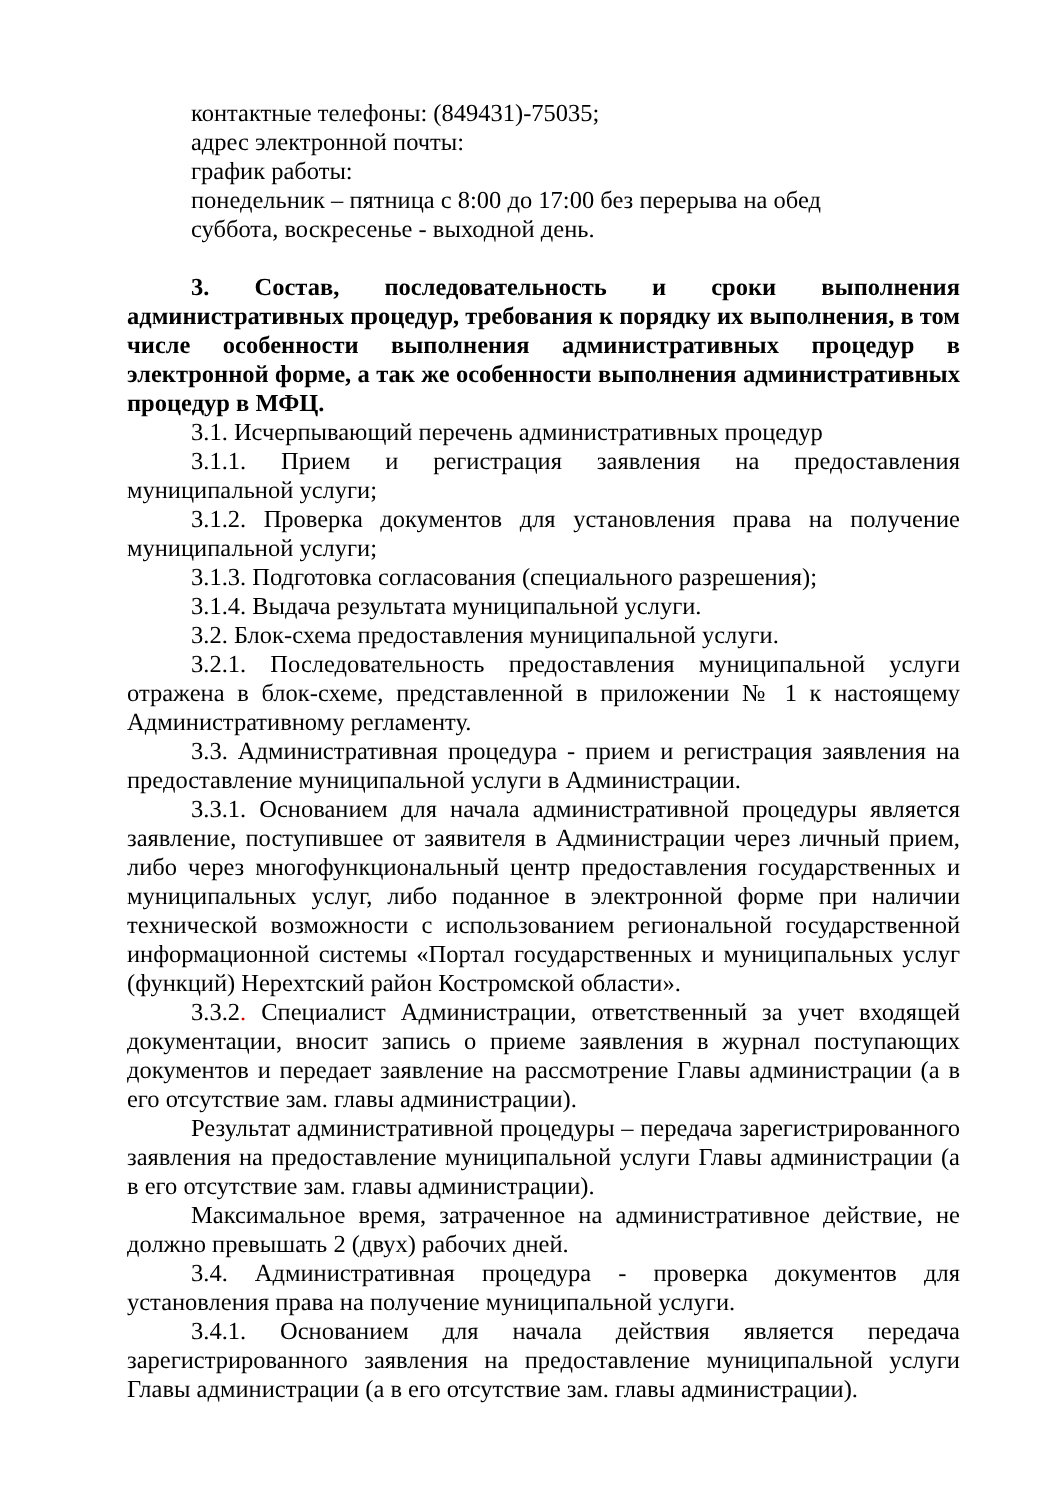контактные телефоны: (849431)-75035;
адрес электронной почты:
график работы:
понедельник – пятница с 8:00 до 17:00 без перерыва на обед
суббота, воскресенье - выходной день.
3. Состав, последовательность и сроки выполнения административных процедур, требования к порядку их выполнения, в том числе особенности выполнения административных процедур в электронной форме, а так же особенности выполнения административных процедур в МФЦ.
3.1. Исчерпывающий перечень административных процедур
3.1.1. Прием и регистрация заявления на предоставления муниципальной услуги;
3.1.2. Проверка документов для установления права на получение муниципальной услуги;
3.1.3. Подготовка согласования (специального разрешения);
3.1.4. Выдача результата муниципальной услуги.
3.2. Блок-схема предоставления муниципальной услуги.
3.2.1. Последовательность предоставления муниципальной услуги отражена в блок-схеме, представленной в приложении № 1 к настоящему Административному регламенту.
3.3. Административная процедура - прием и регистрация заявления на предоставление муниципальной услуги в Администрации.
3.3.1. Основанием для начала административной процедуры является заявление, поступившее от заявителя в Администрации через личный прием, либо через многофункциональный центр предоставления государственных и муниципальных услуг, либо поданное в электронной форме при наличии технической возможности с использованием региональной государственной информационной системы «Портал государственных и муниципальных услуг (функций) Нерехтский район Костромской области».
3.3.2. Специалист Администрации, ответственный за учет входящей документации, вносит запись о приеме заявления в журнал поступающих документов и передает заявление на рассмотрение Главы администрации (а в его отсутствие зам. главы администрации).
Результат административной процедуры – передача зарегистрированного заявления на предоставление муниципальной услуги Главы администрации (а в его отсутствие зам. главы администрации).
Максимальное время, затраченное на административное действие, не должно превышать 2 (двух) рабочих дней.
3.4. Административная процедура - проверка документов для установления права на получение муниципальной услуги.
3.4.1. Основанием для начала действия является передача зарегистрированного заявления на предоставление муниципальной услуги Главы администрации (а в его отсутствие зам. главы администрации).